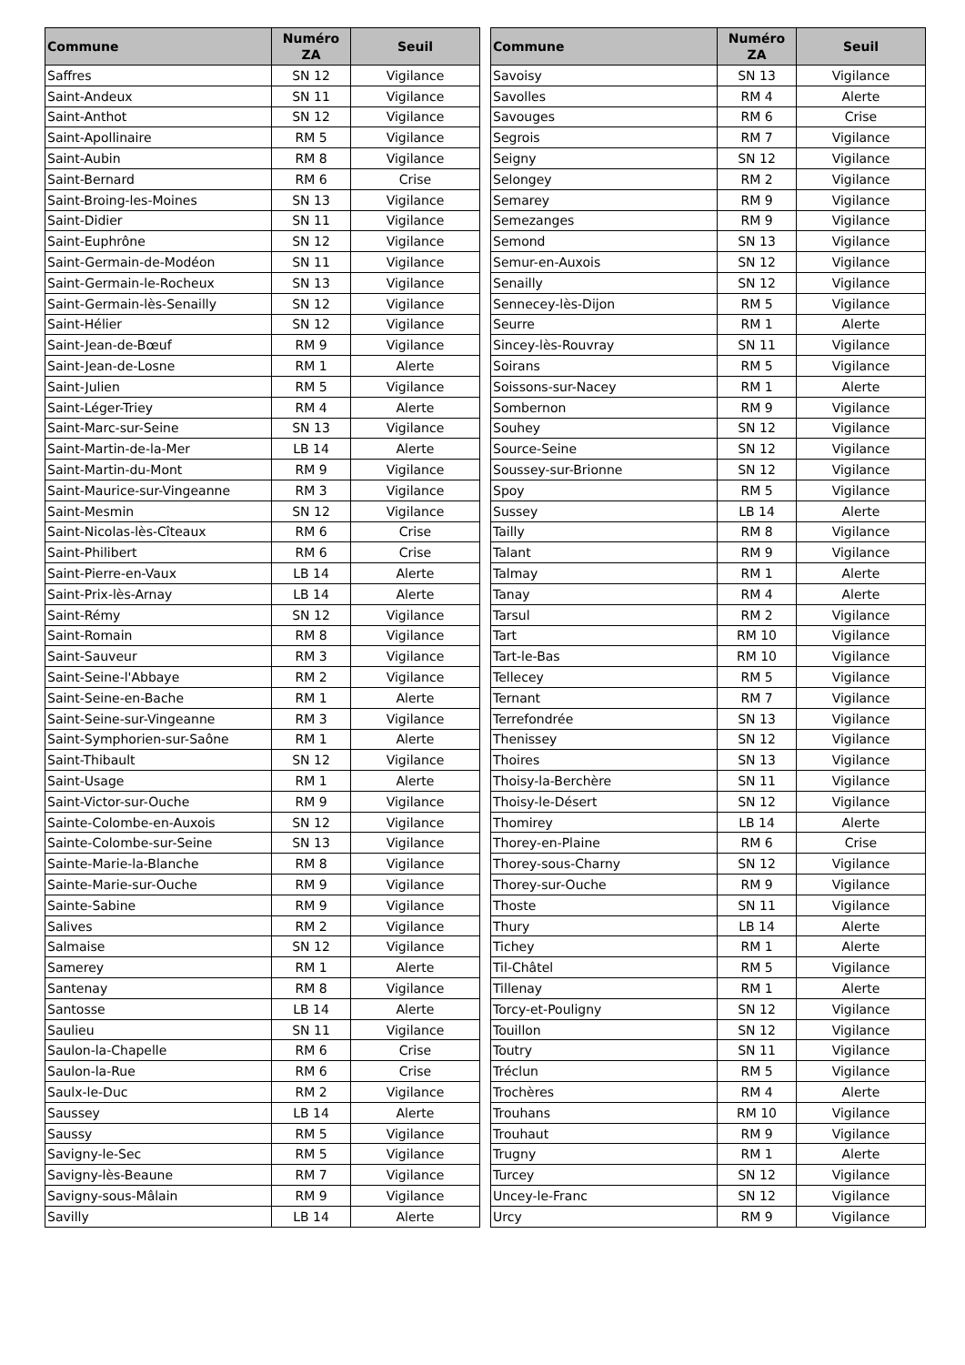| Commune | Numéro ZA | Seuil |
| --- | --- | --- |
| Saffres | SN 12 | Vigilance |
| Saint-Andeux | SN 11 | Vigilance |
| Saint-Anthot | SN 12 | Vigilance |
| Saint-Apollinaire | RM 5 | Vigilance |
| Saint-Aubin | RM 8 | Vigilance |
| Saint-Bernard | RM 6 | Crise |
| Saint-Broing-les-Moines | SN 13 | Vigilance |
| Saint-Didier | SN 11 | Vigilance |
| Saint-Euphrône | SN 12 | Vigilance |
| Saint-Germain-de-Modéon | SN 11 | Vigilance |
| Saint-Germain-le-Rocheux | SN 13 | Vigilance |
| Saint-Germain-lès-Senailly | SN 12 | Vigilance |
| Saint-Hélier | SN 12 | Vigilance |
| Saint-Jean-de-Bœuf | RM 9 | Vigilance |
| Saint-Jean-de-Losne | RM 1 | Alerte |
| Saint-Julien | RM 5 | Vigilance |
| Saint-Léger-Triey | RM 4 | Alerte |
| Saint-Marc-sur-Seine | SN 13 | Vigilance |
| Saint-Martin-de-la-Mer | LB 14 | Alerte |
| Saint-Martin-du-Mont | RM 9 | Vigilance |
| Saint-Maurice-sur-Vingeanne | RM 3 | Vigilance |
| Saint-Mesmin | SN 12 | Vigilance |
| Saint-Nicolas-lès-Cîteaux | RM 6 | Crise |
| Saint-Philibert | RM 6 | Crise |
| Saint-Pierre-en-Vaux | LB 14 | Alerte |
| Saint-Prix-lès-Arnay | LB 14 | Alerte |
| Saint-Rémy | SN 12 | Vigilance |
| Saint-Romain | RM 8 | Vigilance |
| Saint-Sauveur | RM 3 | Vigilance |
| Saint-Seine-l'Abbaye | RM 2 | Vigilance |
| Saint-Seine-en-Bache | RM 1 | Alerte |
| Saint-Seine-sur-Vingeanne | RM 3 | Vigilance |
| Saint-Symphorien-sur-Saône | RM 1 | Alerte |
| Saint-Thibault | SN 12 | Vigilance |
| Saint-Usage | RM 1 | Alerte |
| Saint-Victor-sur-Ouche | RM 9 | Vigilance |
| Sainte-Colombe-en-Auxois | SN 12 | Vigilance |
| Sainte-Colombe-sur-Seine | SN 13 | Vigilance |
| Sainte-Marie-la-Blanche | RM 8 | Vigilance |
| Sainte-Marie-sur-Ouche | RM 9 | Vigilance |
| Sainte-Sabine | RM 9 | Vigilance |
| Salives | RM 2 | Vigilance |
| Salmaise | SN 12 | Vigilance |
| Samerey | RM 1 | Alerte |
| Santenay | RM 8 | Vigilance |
| Santosse | LB 14 | Alerte |
| Saulieu | SN 11 | Vigilance |
| Saulon-la-Chapelle | RM 6 | Crise |
| Saulon-la-Rue | RM 6 | Crise |
| Saulx-le-Duc | RM 2 | Vigilance |
| Saussey | LB 14 | Alerte |
| Saussy | RM 5 | Vigilance |
| Savigny-le-Sec | RM 5 | Vigilance |
| Savigny-lès-Beaune | RM 7 | Vigilance |
| Savigny-sous-Mâlain | RM 9 | Vigilance |
| Savilly | LB 14 | Alerte |
| Commune | Numéro ZA | Seuil |
| --- | --- | --- |
| Savoisy | SN 13 | Vigilance |
| Savolles | RM 4 | Alerte |
| Savouges | RM 6 | Crise |
| Segrois | RM 7 | Vigilance |
| Seigny | SN 12 | Vigilance |
| Selongey | RM 2 | Vigilance |
| Semarey | RM 9 | Vigilance |
| Semezanges | RM 9 | Vigilance |
| Semond | SN 13 | Vigilance |
| Semur-en-Auxois | SN 12 | Vigilance |
| Senailly | SN 12 | Vigilance |
| Sennecey-lès-Dijon | RM 5 | Vigilance |
| Seurre | RM 1 | Alerte |
| Sincey-lès-Rouvray | SN 11 | Vigilance |
| Soirans | RM 5 | Vigilance |
| Soissons-sur-Nacey | RM 1 | Alerte |
| Sombernon | RM 9 | Vigilance |
| Souhey | SN 12 | Vigilance |
| Source-Seine | SN 12 | Vigilance |
| Soussey-sur-Brionne | SN 12 | Vigilance |
| Spoy | RM 5 | Vigilance |
| Sussey | LB 14 | Alerte |
| Tailly | RM 8 | Vigilance |
| Talant | RM 9 | Vigilance |
| Talmay | RM 1 | Alerte |
| Tanay | RM 4 | Alerte |
| Tarsul | RM 2 | Vigilance |
| Tart | RM 10 | Vigilance |
| Tart-le-Bas | RM 10 | Vigilance |
| Tellecey | RM 5 | Vigilance |
| Ternant | RM 7 | Vigilance |
| Terrefondrée | SN 13 | Vigilance |
| Thenissey | SN 12 | Vigilance |
| Thoires | SN 13 | Vigilance |
| Thoisy-la-Berchère | SN 11 | Vigilance |
| Thoisy-le-Désert | SN 12 | Vigilance |
| Thomirey | LB 14 | Alerte |
| Thorey-en-Plaine | RM 6 | Crise |
| Thorey-sous-Charny | SN 12 | Vigilance |
| Thorey-sur-Ouche | RM 9 | Vigilance |
| Thoste | SN 11 | Vigilance |
| Thury | LB 14 | Alerte |
| Tichey | RM 1 | Alerte |
| Til-Châtel | RM 5 | Vigilance |
| Tillenay | RM 1 | Alerte |
| Torcy-et-Pouligny | SN 12 | Vigilance |
| Touillon | SN 12 | Vigilance |
| Toutry | SN 11 | Vigilance |
| Tréclun | RM 5 | Vigilance |
| Trochères | RM 4 | Alerte |
| Trouhans | RM 10 | Vigilance |
| Trouhaut | RM 9 | Vigilance |
| Trugny | RM 1 | Alerte |
| Turcey | SN 12 | Vigilance |
| Uncey-le-Franc | SN 12 | Vigilance |
| Urcy | RM 9 | Vigilance |